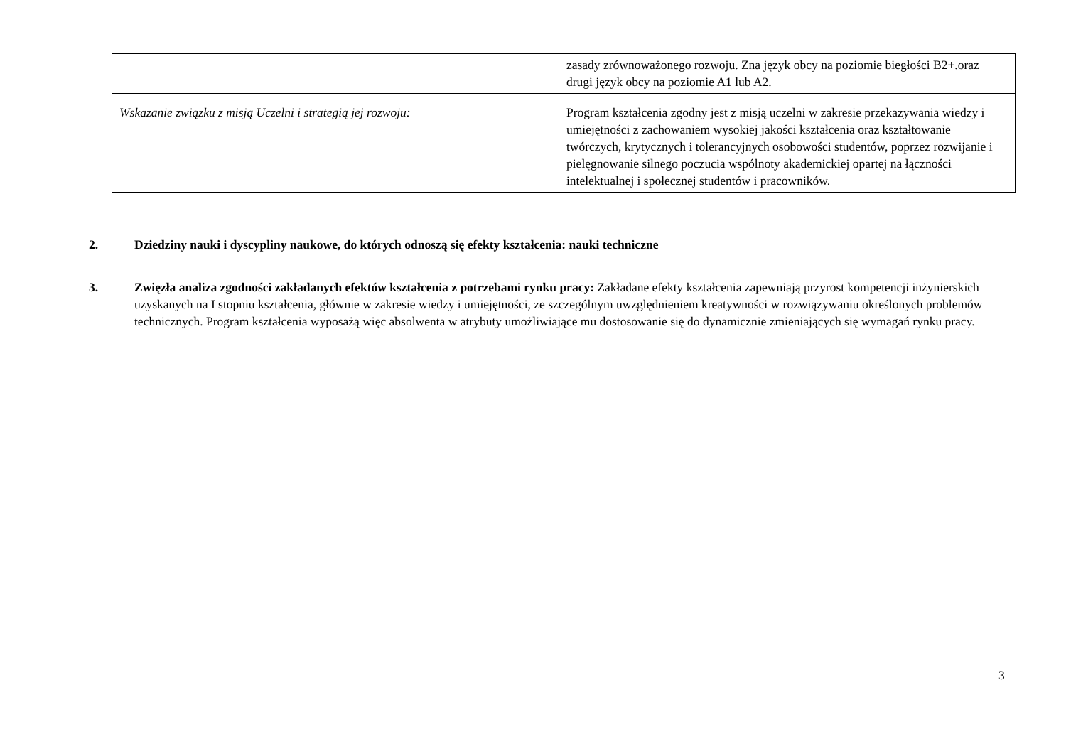| | zasady zrównoważonego rozwoju. Zna język obcy na poziomie biegłości B2+.oraz drugi język obcy na poziomie A1 lub A2. |
| Wskazanie związku z misją Uczelni i strategią jej rozwoju: | Program kształcenia zgodny jest z misją uczelni w zakresie przekazywania wiedzy i umiejętności z zachowaniem wysokiej jakości kształcenia oraz kształtowanie twórczych, krytycznych i tolerancyjnych osobowości studentów, poprzez rozwijanie i pielęgnowanie silnego poczucia wspólnoty akademickiej opartej na łączności intelektualnej i społecznej studentów i pracowników. |
2. Dziedziny nauki i dyscypliny naukowe, do których odnoszą się efekty kształcenia: nauki techniczne
3. Zwięzła analiza zgodności zakładanych efektów kształcenia z potrzebami rynku pracy: Zakładane efekty kształcenia zapewniają przyrost kompetencji inżynierskich uzyskanych na I stopniu kształcenia, głównie w zakresie wiedzy i umiejętności, ze szczególnym uwzględnieniem kreatywności w rozwiązywaniu określonych problemów technicznych. Program kształcenia wyposażą więc absolwenta w atrybuty umożliwiające mu dostosowanie się do dynamicznie zmieniających się wymagań rynku pracy.
3